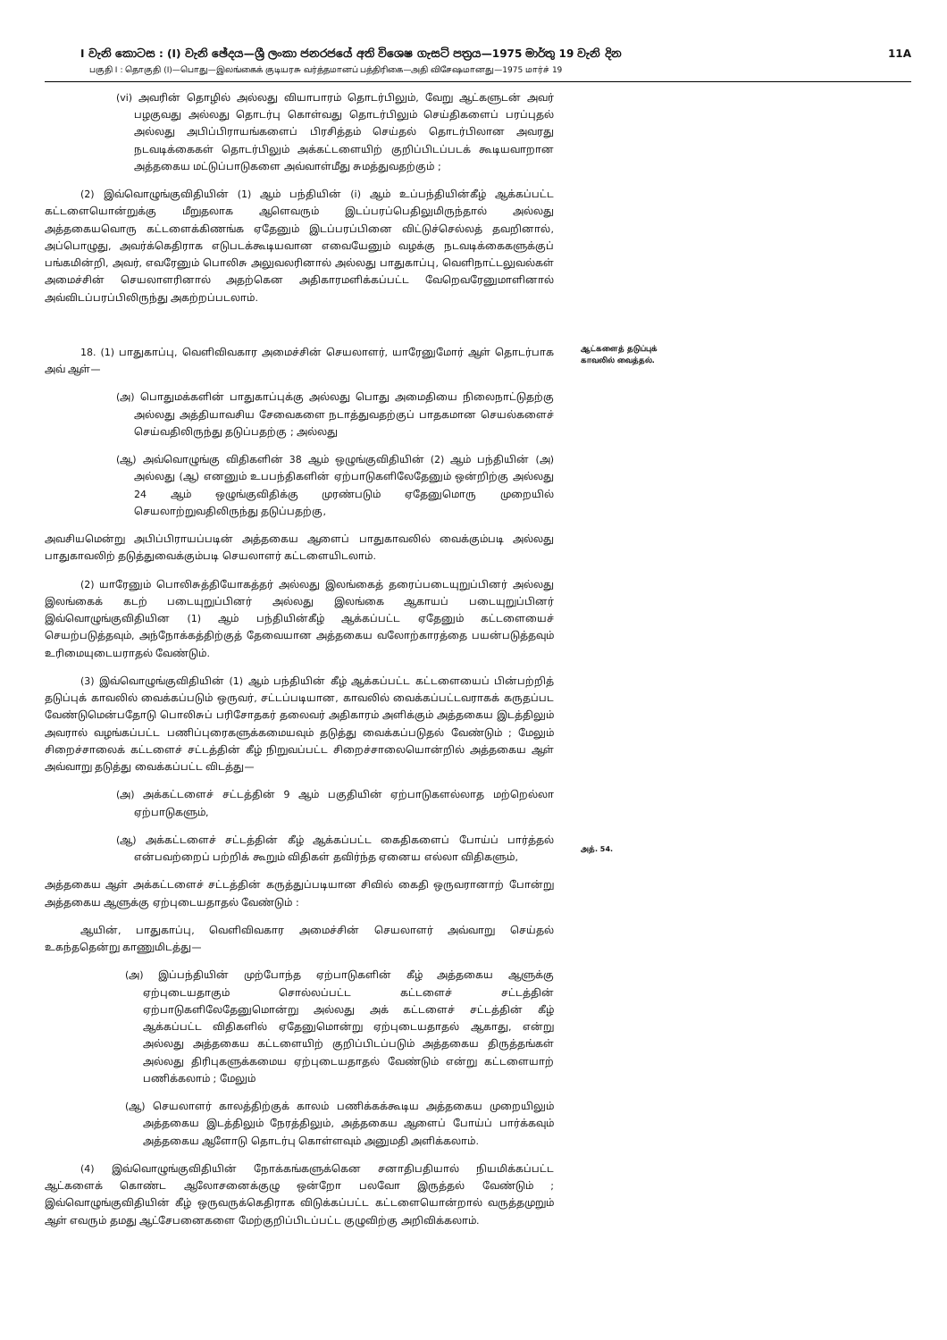I වැනි කොටස : (I) වැනි ඡේදය—ශ්‍රී ලංකා ජනරජයේ අති විශෙෂ ගැසට් පත්‍රය—1975 මාර්තු 19 වැනි දින 11A
பகுதி I : தொகுதி (I)—பொது—இலங்கைக் குடியரசு வர்த்தமானப் பத்திரிகை—அதி விசேஷமானது—1975 மார்ச் 19
(vi) அவரின் தொழில் அல்லது வியாபாரம் தொடர்பிலும், வேறு ஆட்களுடன் அவர் பழகுவது அல்லது தொடர்பு கொள்வது தொடர்பிலும் செய்திகளைப் பரப்புதல் அல்லது அபிப்பிராயங்களைப் பிரசித்தம் செய்தல் தொடர்பிலான அவரது நடவடிக்கைகள் தொடர்பிலும் அக்கட்டளையிற் குறிப்பிடப்படக் கூடியவாறான அத்தகைய மட்டுப்பாடுகளை அவ்வாள்மீது சுமத்துவதற்கும் ;
(2) இவ்வொழுங்குவிதியின் (1) ஆம் பந்தியின் (i) ஆம் உப்பந்தியின்கீழ் ஆக்கப்பட்ட கட்டளையொன்றுக்கு மீறுதலாக ஆளெவரும் இடப்பரப்பெதிலுமிருந்தால் அல்லது அத்தகையவொரு கட்டளைக்கிணங்க ஏதேனும் இடப்பரப்பினை விட்டுச்செல்லத் தவறினால், அப்பொழுது, அவர்க்கெதிராக எடுபடக்கூடியவான எவையேனும் வழக்கு நடவடிக்கைகளுக்குப் பங்கமின்றி, அவர், எவரேனும் பொலிசு அலுவலரினால் அல்லது பாதுகாப்பு, வெளிநாட்டலுவல்கள் அமைச்சின் செயலாளரினால் அதற்கென அதிகாரமளிக்கப்பட்ட வேறெவரேனுமாளினால் அவ்விடப்பரப்பிலிருந்து அகற்றப்படலாம்.
18. (1) பாதுகாப்பு, வெளிவிவகார அமைச்சின் செயலாளர், யாரேனுமோர் ஆள் தொடர்பாக அவ் ஆள்—
(அ) பொதுமக்களின் பாதுகாப்புக்கு அல்லது பொது அமைதியை நிலைநாட்டுதற்கு அல்லது அத்தியாவசிய சேவைகளை நடாத்துவதற்குப் பாதகமான செயல்களைச் செய்வதிலிருந்து தடுப்பதற்கு ; அல்லது
(ஆ) அவ்வொழுங்கு விதிகளின் 38 ஆம் ஒழுங்குவிதியின் (2) ஆம் பந்தியின் (அ) அல்லது (ஆ) எனனும் உபபந்திகளின் ஏற்பாடுகளிலேதேனும் ஒன்றிற்கு அல்லது 24 ஆம் ஒழுங்குவிதிக்கு முரண்படும் ஏதேனுமொரு முறையில் செயலாற்றுவதிலிருந்து தடுப்பதற்கு,
அவசியமென்று அபிப்பிராயப்படின் அத்தகைய ஆளைப் பாதுகாவலில் வைக்கும்படி அல்லது பாதுகாவலிற் தடுத்துவைக்கும்படி செயலாளர் கட்டளையிடலாம்.
ஆட்களைத் தடுப்புக் காவலில் வைத்தல்.
(2) யாரேனும் பொலிசுத்தியோகத்தர் அல்லது இலங்கைத் தரைப்படையுறுப்பினர் அல்லது இலங்கைக் கடற் படையுறுப்பினர் அல்லது இலங்கை ஆகாயப் படையுறுப்பினர் இவ்வொழுங்குவிதியின (1) ஆம் பந்தியின்கீழ் ஆக்கப்பட்ட ஏதேனும் கட்டளையைச் செயற்படுத்தவும், அந்நோக்கத்திற்குத் தேவையான அத்தகைய வலோற்காரத்தை பயன்படுத்தவும் உரிமையுடையராதல் வேண்டும்.
(3) இவ்வொழுங்குவிதியின் (1) ஆம் பந்தியின் கீழ் ஆக்கப்பட்ட கட்டளையைப் பின்பற்றித் தடுப்புக் காவலில் வைக்கப்படும் ஒருவர், சட்டப்படியான, காவலில் வைக்கப்பட்டவராகக் கருதப்பட வேண்டுமென்பதோடு பொலிசுப் பரிசோதகர் தலைவர் அதிகாரம் அளிக்கும் அத்தகைய இடத்திலும் அவரால் வழங்கப்பட்ட பணிப்புரைகளுக்கமையவும் தடுத்து வைக்கப்படுதல் வேண்டும் ; மேலும் சிறைச்சாலைக் கட்டளைச் சட்டத்தின் கீழ் நிறுவப்பட்ட சிறைச்சாலையொன்றில் அத்தகைய ஆள் அவ்வாறு தடுத்து வைக்கப்பட்ட விடத்து—
(அ) அக்கட்டளைச் சட்டத்தின் 9 ஆம் பகுதியின் ஏற்பாடுகளல்லாத மற்றெல்லா ஏற்பாடுகளும்,
(ஆ) அக்கட்டளைச் சட்டத்தின் கீழ் ஆக்கப்பட்ட கைதிகளைப் போய்ப் பார்த்தல் என்பவற்றைப் பற்றிக் கூறும் விதிகள் தவிர்ந்த ஏனைய எல்லா விதிகளும்,
அத்தகைய ஆள் அக்கட்டளைச் சட்டத்தின் கருத்துப்படியான சிவில் கைதி ஒருவரானாற் போன்று அத்தகைய ஆளுக்கு ஏற்புடையதாதல் வேண்டும் :
ஆயின், பாதுகாப்பு, வெளிவிவகார அமைச்சின் செயலாளர் அவ்வாறு செய்தல் உகந்ததென்று காணுமிடத்து—
(அ) இப்பந்தியின் முற்போந்த ஏற்பாடுகளின் கீழ் அத்தகைய ஆளுக்கு ஏற்புடையதாகும் சொல்லப்பட்ட கட்டளைச் சட்டத்தின் ஏற்பாடுகளிலேதேனுமொன்று அல்லது அக் கட்டளைச் சட்டத்தின் கீழ் ஆக்கப்பட்ட விதிகளில் ஏதேனுமொன்று ஏற்புடையதாதல் ஆகாது, என்று அல்லது அத்தகைய கட்டளையிற் குறிப்பிடப்படும் அத்தகைய திருத்தங்கள் அல்லது திரிபுகளுக்கமைய ஏற்புடையதாதல் வேண்டும் என்று கட்டளையாற் பணிக்கலாம் ; மேலும்
(ஆ) செயலாளர் காலத்திற்குக் காலம் பணிக்கக்கூடிய அத்தகைய முறையிலும் அத்தகைய இடத்திலும் நேரத்திலும், அத்தகைய ஆளைப் போய்ப் பார்க்கவும் அத்தகைய ஆளோடு தொடர்பு கொள்ளவும் அனுமதி அளிக்கலாம்.
(4) இவ்வொழுங்குவிதியின் நோக்கங்களுக்கென சனாதிபதியால் நியமிக்கப்பட்ட ஆட்களைக் கொண்ட ஆலோசனைக்குழு ஒன்றோ பலவோ இருத்தல் வேண்டும் ; இவ்வொழுங்குவிதியின் கீழ் ஒருவருக்கெதிராக விடுக்கப்பட்ட கட்டளையொன்றால் வருத்தமுறும் ஆள் எவரும் தமது ஆட்சேபனைகளை மேற்குறிப்பிடப்பட்ட குழுவிற்கு அறிவிக்கலாம்.
அத். 54.